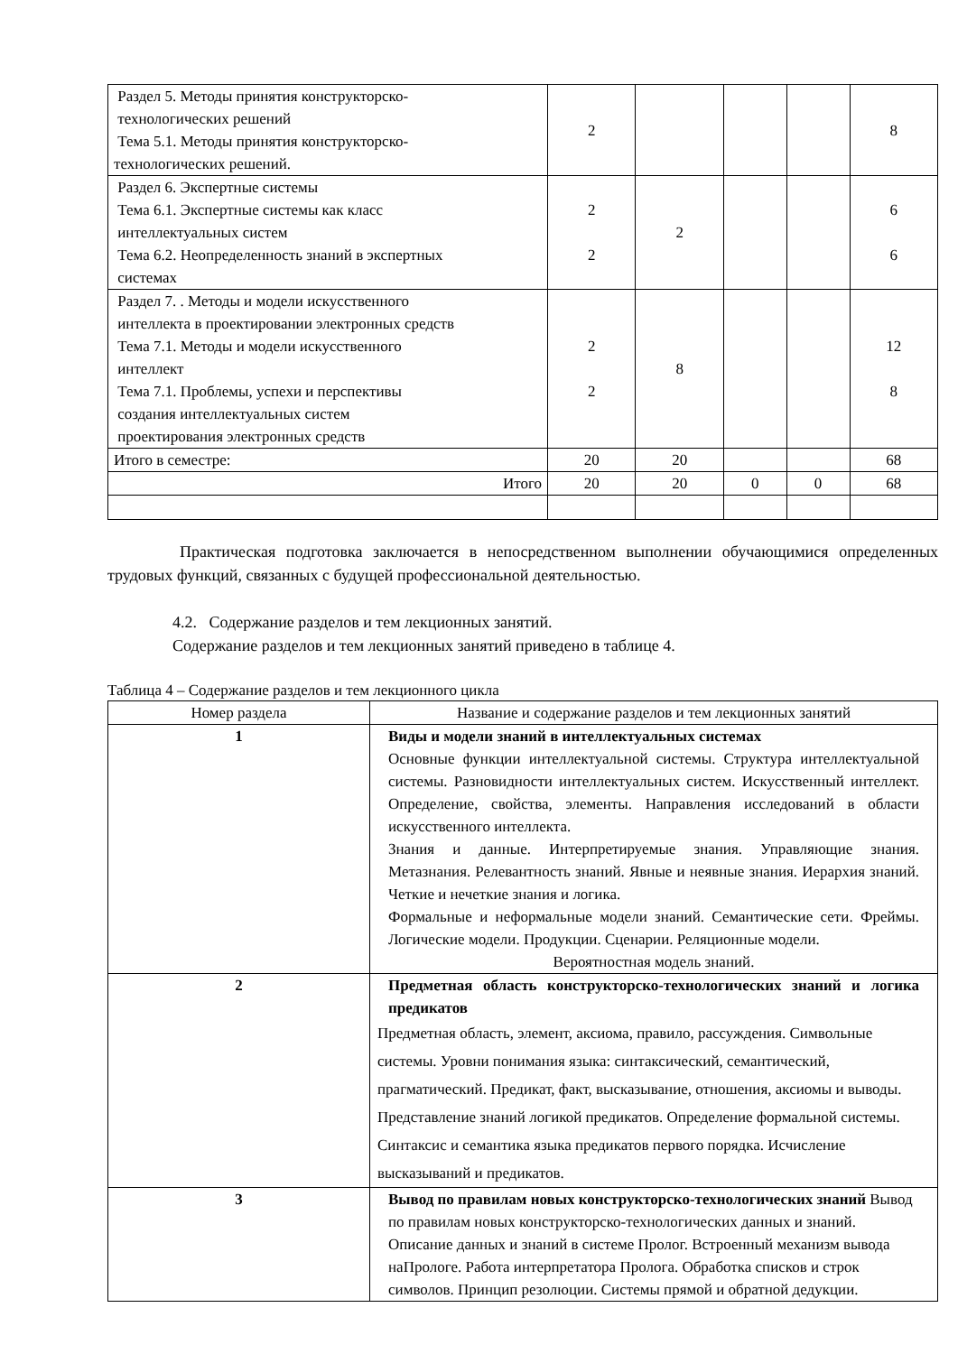| Раздел 5. Методы принятия конструкторско- технологических решений Тема 5.1. Методы принятия конструкторско- технологических решений. | 2 | | | | 8 |
| Раздел 6. Экспертные системы Тема 6.1. Экспертные системы как класс интеллектуальных систем Тема 6.2. Неопределенность знаний в экспертных системах | 2 2 | 2 | | | 6 6 |
| Раздел 7. . Методы и модели искусственного интеллекта в проектировании электронных средств Тема 7.1. Методы и модели искусственного интеллект Тема 7.1. Проблемы, успехи и перспективы создания интеллектуальных систем проектирования электронных средств | 2 2 | 8 | | | 12 8 |
| Итого в семестре: | 20 | 20 | | | 68 |
| Итого | 20 | 20 | 0 | 0 | 68 |
Практическая подготовка заключается в непосредственном выполнении обучающимися определенных трудовых функций, связанных с будущей профессиональной деятельностью.
4.2. Содержание разделов и тем лекционных занятий.
Содержание разделов и тем лекционных занятий приведено в таблице 4.
Таблица 4 – Содержание разделов и тем лекционного цикла
| Номер раздела | Название и содержание разделов и тем лекционных занятий |
| --- | --- |
| 1 | Виды и модели знаний в интеллектуальных системах Основные функции интеллектуальной системы. Структура интеллектуальной системы. Разновидности интеллектуальных систем. Искусственный интеллект. Определение, свойства, элементы. Направления исследований в области искусственного интеллекта. Знания и данные. Интерпретируемые знания. Управляющие знания. Метазнания. Релевантность знаний. Явные и неявные знания. Иерархия знаний. Четкие и нечеткие знания и логика. Формальные и неформальные модели знаний. Семантические сети. Фреймы. Логические модели. Продукции. Сценарии. Реляционные модели. Вероятностная модель знаний. |
| 2 | Предметная область конструкторско-технологических знаний и логика предикатов Предметная область, элемент, аксиома, правило, рассуждения. Символьные системы. Уровни понимания языка: синтаксический, семантический, прагматический. Предикат, факт, высказывание, отношения, аксиомы и выводы. Представление знаний логикой предикатов. Определение формальной системы. Синтаксис и семантика языка предикатов первого порядка. Исчисление высказываний и предикатов. |
| 3 | Вывод по правилам новых конструкторско-технологических знаний Вывод по правилам новых конструкторско-технологических данных и знаний. Описание данных и знаний в системе Пролог. Встроенный механизм вывода наПрологе. Работа интерпретатора Пролога. Обработка списков и строк символов. Принцип резолюции. Системы прямой и обратной дедукции. |